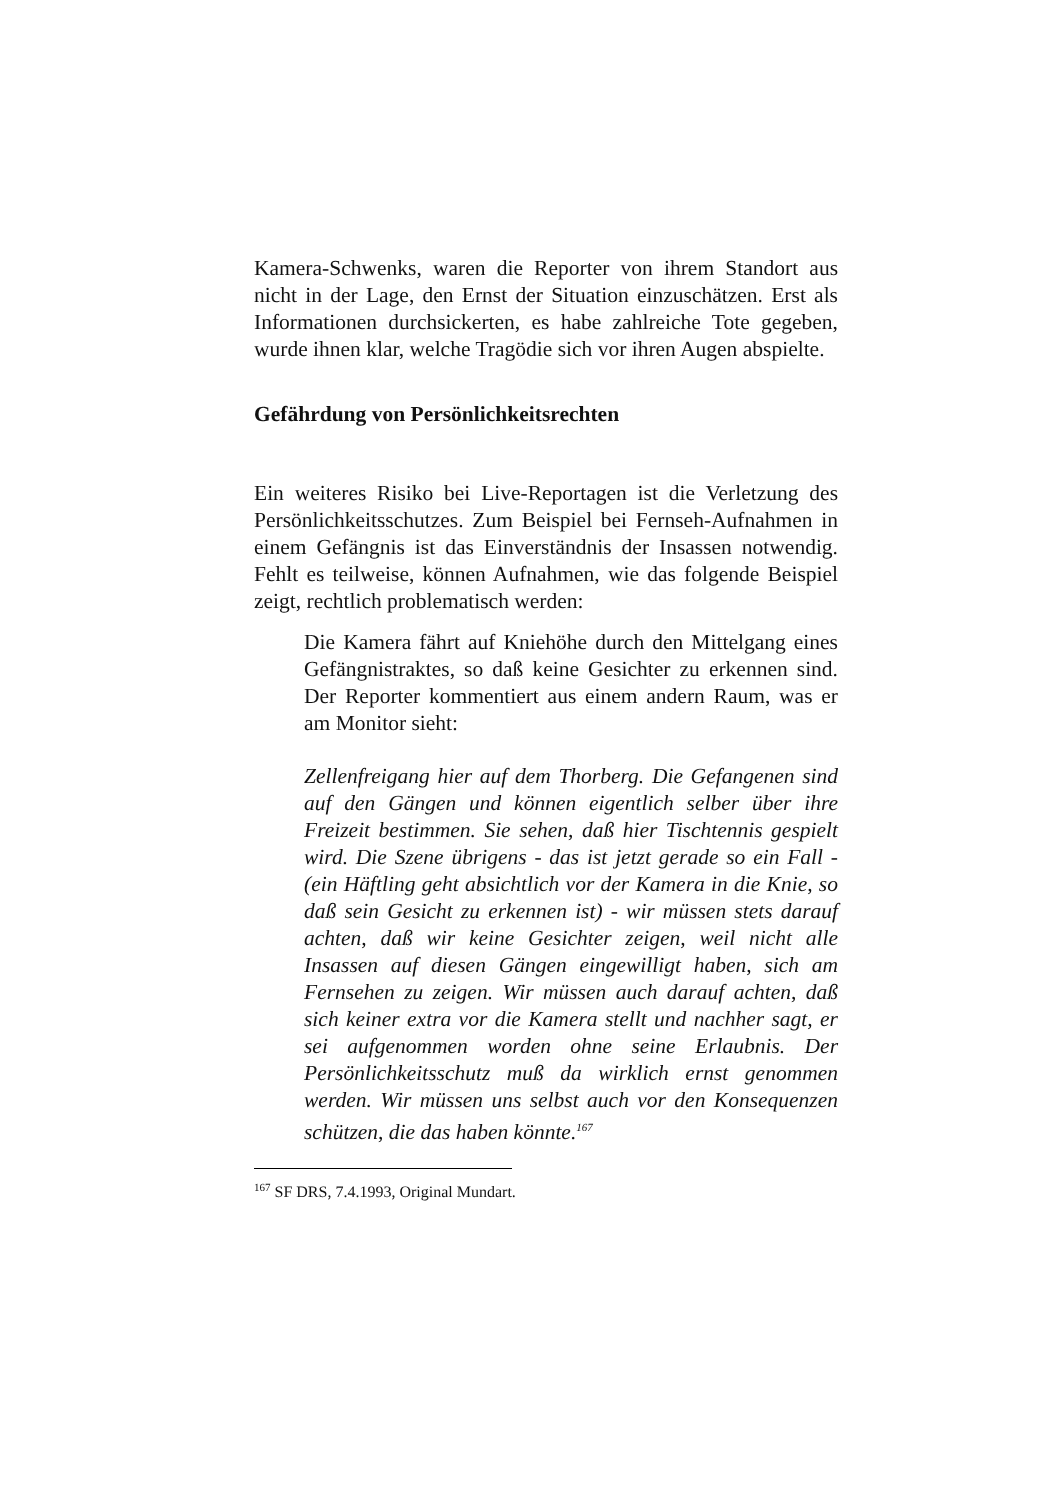Kamera-Schwenks, waren die Reporter von ihrem Standort aus nicht in der Lage, den Ernst der Situation einzuschätzen. Erst als Informationen durchsickerten, es habe zahlreiche Tote gegeben, wurde ihnen klar, welche Tragödie sich vor ihren Augen abspielte.
Gefährdung von Persönlichkeitsrechten
Ein weiteres Risiko bei Live-Reportagen ist die Verletzung des Persönlichkeitsschutzes. Zum Beispiel bei Fernseh-Aufnahmen in einem Gefängnis ist das Einverständnis der Insassen notwendig. Fehlt es teilweise, können Aufnahmen, wie das folgende Beispiel zeigt, rechtlich problematisch werden:
Die Kamera fährt auf Kniehöhe durch den Mittelgang eines Gefängnistraktes, so daß keine Gesichter zu erkennen sind. Der Reporter kommentiert aus einem andern Raum, was er am Monitor sieht:
Zellenfreigang hier auf dem Thorberg. Die Gefangenen sind auf den Gängen und können eigentlich selber über ihre Freizeit bestimmen. Sie sehen, daß hier Tischtennis gespielt wird. Die Szene übrigens - das ist jetzt gerade so ein Fall - (ein Häftling geht absichtlich vor der Kamera in die Knie, so daß sein Gesicht zu erkennen ist) - wir müssen stets darauf achten, daß wir keine Gesichter zeigen, weil nicht alle Insassen auf diesen Gängen eingewilligt haben, sich am Fernsehen zu zeigen. Wir müssen auch darauf achten, daß sich keiner extra vor die Kamera stellt und nachher sagt, er sei aufgenommen worden ohne seine Erlaubnis. Der Persönlichkeitsschutz muß da wirklich ernst genommen werden. Wir müssen uns selbst auch vor den Konsequenzen schützen, die das haben könnte.<sup>167</sup>
<sup>167</sup> SF DRS, 7.4.1993, Original Mundart.